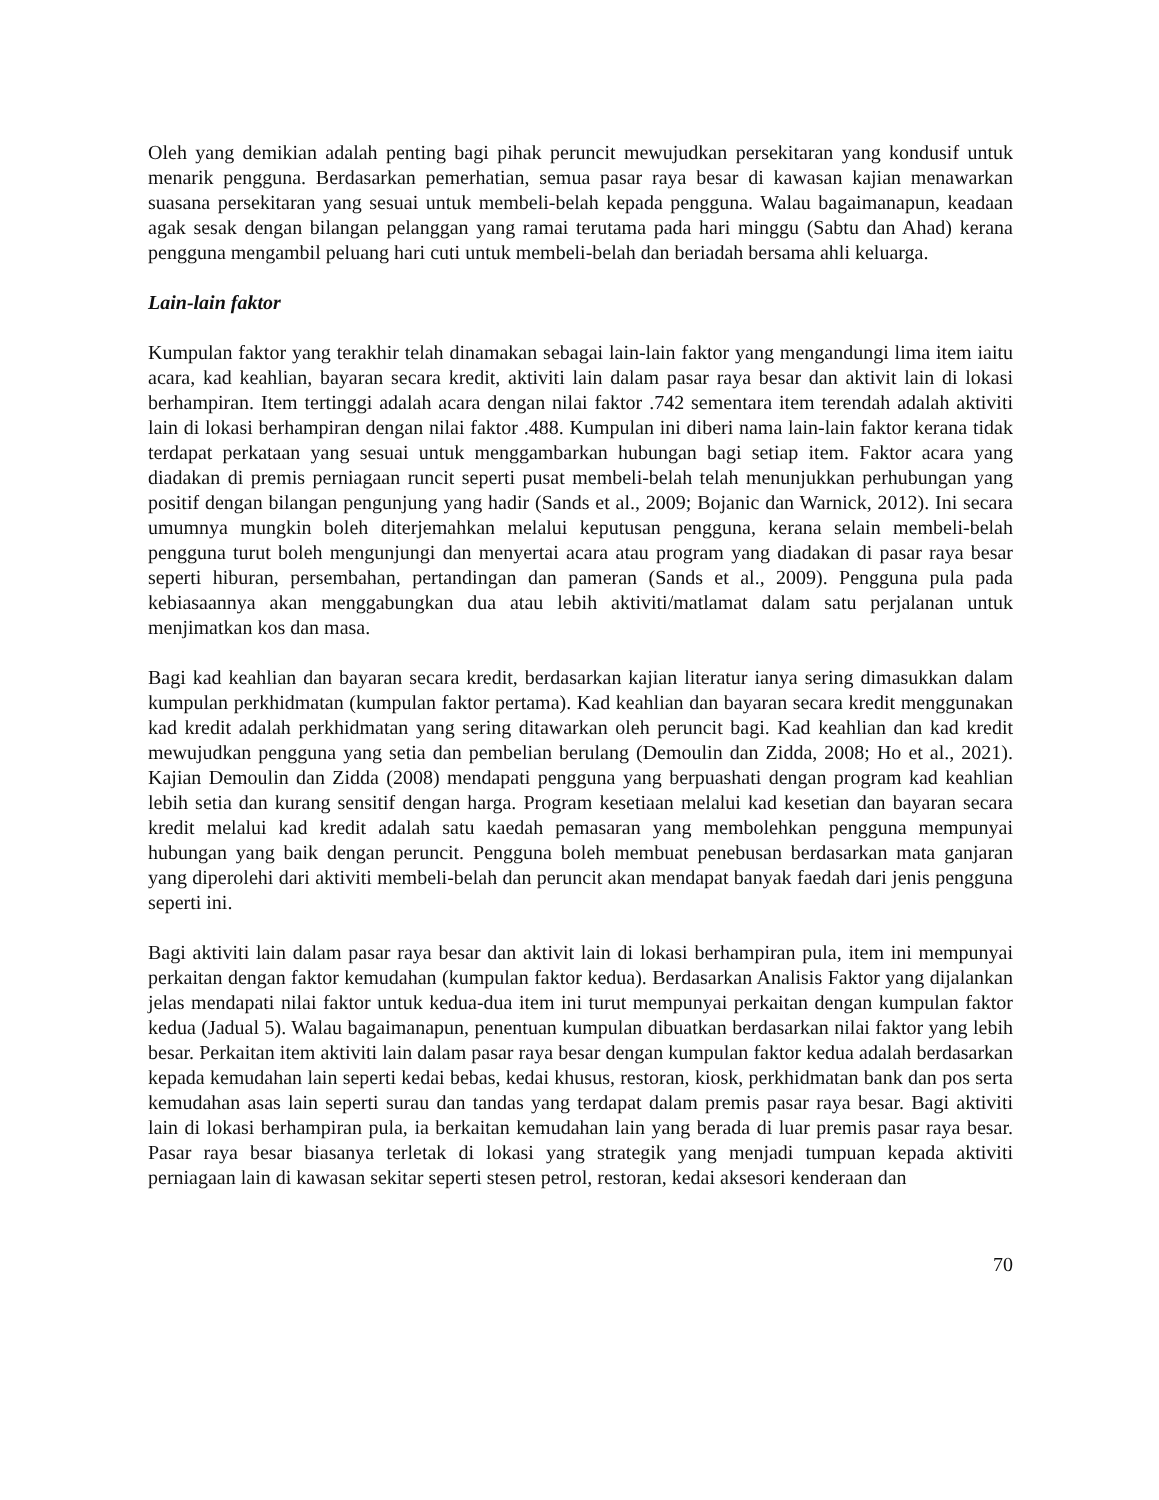Oleh yang demikian adalah penting bagi pihak peruncit mewujudkan persekitaran yang kondusif untuk menarik pengguna. Berdasarkan pemerhatian, semua pasar raya besar di kawasan kajian menawarkan suasana persekitaran yang sesuai untuk membeli-belah kepada pengguna. Walau bagaimanapun, keadaan agak sesak dengan bilangan pelanggan yang ramai terutama pada hari minggu (Sabtu dan Ahad) kerana pengguna mengambil peluang hari cuti untuk membeli-belah dan beriadah bersama ahli keluarga.
Lain-lain faktor
Kumpulan faktor yang terakhir telah dinamakan sebagai lain-lain faktor yang mengandungi lima item iaitu acara, kad keahlian, bayaran secara kredit, aktiviti lain dalam pasar raya besar dan aktivit lain di lokasi berhampiran. Item tertinggi adalah acara dengan nilai faktor .742 sementara item terendah adalah aktiviti lain di lokasi berhampiran dengan nilai faktor .488. Kumpulan ini diberi nama lain-lain faktor kerana tidak terdapat perkataan yang sesuai untuk menggambarkan hubungan bagi setiap item. Faktor acara yang diadakan di premis perniagaan runcit seperti pusat membeli-belah telah menunjukkan perhubungan yang positif dengan bilangan pengunjung yang hadir (Sands et al., 2009; Bojanic dan Warnick, 2012). Ini secara umumnya mungkin boleh diterjemahkan melalui keputusan pengguna, kerana selain membeli-belah pengguna turut boleh mengunjungi dan menyertai acara atau program yang diadakan di pasar raya besar seperti hiburan, persembahan, pertandingan dan pameran (Sands et al., 2009). Pengguna pula pada kebiasaannya akan menggabungkan dua atau lebih aktiviti/matlamat dalam satu perjalanan untuk menjimatkan kos dan masa.
Bagi kad keahlian dan bayaran secara kredit, berdasarkan kajian literatur ianya sering dimasukkan dalam kumpulan perkhidmatan (kumpulan faktor pertama). Kad keahlian dan bayaran secara kredit menggunakan kad kredit adalah perkhidmatan yang sering ditawarkan oleh peruncit bagi. Kad keahlian dan kad kredit mewujudkan pengguna yang setia dan pembelian berulang (Demoulin dan Zidda, 2008; Ho et al., 2021). Kajian Demoulin dan Zidda (2008) mendapati pengguna yang berpuashati dengan program kad keahlian lebih setia dan kurang sensitif dengan harga. Program kesetiaan melalui kad kesetian dan bayaran secara kredit melalui kad kredit adalah satu kaedah pemasaran yang membolehkan pengguna mempunyai hubungan yang baik dengan peruncit. Pengguna boleh membuat penebusan berdasarkan mata ganjaran yang diperolehi dari aktiviti membeli-belah dan peruncit akan mendapat banyak faedah dari jenis pengguna seperti ini.
Bagi aktiviti lain dalam pasar raya besar dan aktivit lain di lokasi berhampiran pula, item ini mempunyai perkaitan dengan faktor kemudahan (kumpulan faktor kedua). Berdasarkan Analisis Faktor yang dijalankan jelas mendapati nilai faktor untuk kedua-dua item ini turut mempunyai perkaitan dengan kumpulan faktor kedua (Jadual 5). Walau bagaimanapun, penentuan kumpulan dibuatkan berdasarkan nilai faktor yang lebih besar. Perkaitan item aktiviti lain dalam pasar raya besar dengan kumpulan faktor kedua adalah berdasarkan kepada kemudahan lain seperti kedai bebas, kedai khusus, restoran, kiosk, perkhidmatan bank dan pos serta kemudahan asas lain seperti surau dan tandas yang terdapat dalam premis pasar raya besar. Bagi aktiviti lain di lokasi berhampiran pula, ia berkaitan kemudahan lain yang berada di luar premis pasar raya besar. Pasar raya besar biasanya terletak di lokasi yang strategik yang menjadi tumpuan kepada aktiviti perniagaan lain di kawasan sekitar seperti stesen petrol, restoran, kedai aksesori kenderaan dan
70